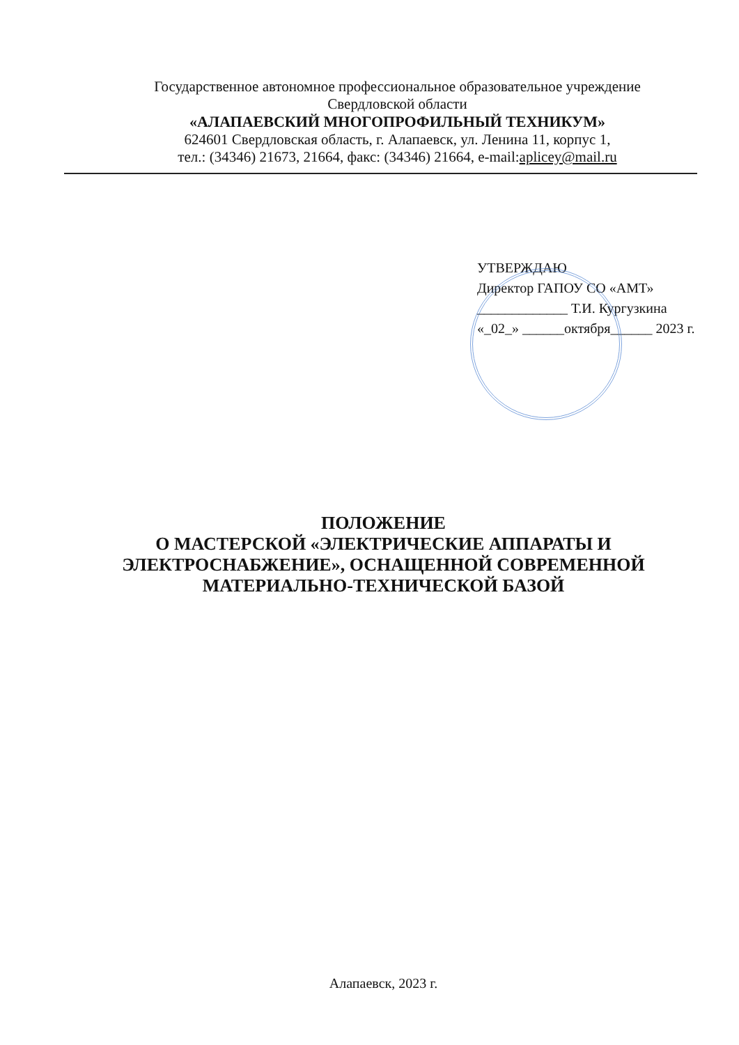Государственное автономное профессиональное образовательное учреждение
Свердловской области
«АЛАПАЕВСКИЙ МНОГОПРОФИЛЬНЫЙ ТЕХНИКУМ»
624601 Свердловская область, г. Алапаевск, ул. Ленина 11, корпус 1,
тел.: (34346) 21673, 21664, факс: (34346) 21664, e-mail:apliceу@mail.ru
УТВЕРЖДАЮ
Директор ГАПОУ СО «АМТ»
_____________ Т.И. Кургузкина
«_02_» ______октября______ 2023 г.
ПОЛОЖЕНИЕ
О МАСТЕРСКОЙ «ЭЛЕКТРИЧЕСКИЕ АППАРАТЫ И ЭЛЕКТРОСНАБЖЕНИЕ», ОСНАЩЕННОЙ СОВРЕМЕННОЙ МАТЕРИАЛЬНО-ТЕХНИЧЕСКОЙ БАЗОЙ
Алапаевск, 2023 г.